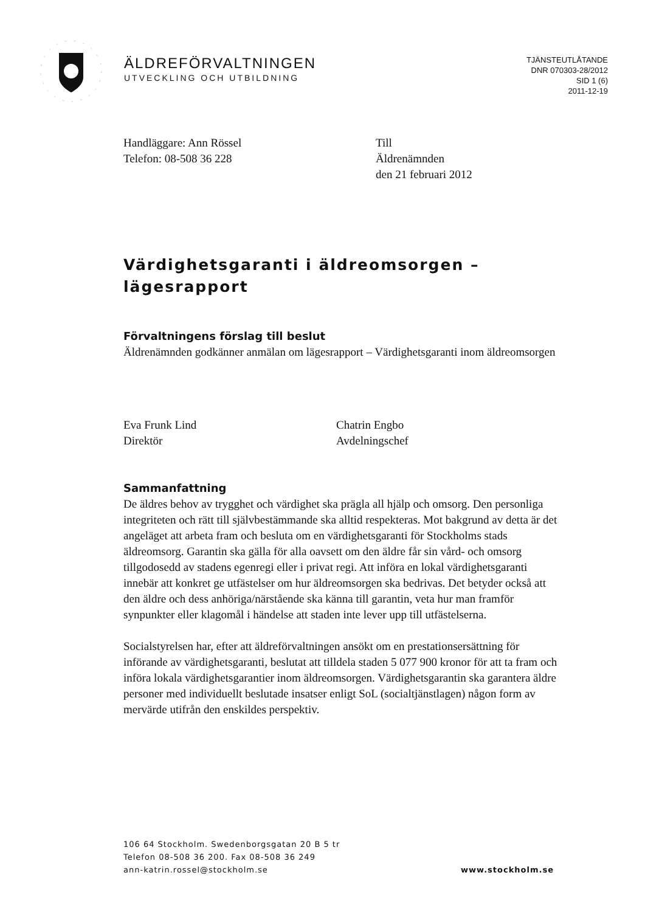ÄLDREFÖRVALTNINGEN
UTVECKLING OCH UTBILDNING
TJÄNSTEUTLÅTANDE
DNR 070303-28/2012
SID 1 (6)
2011-12-19
Handläggare: Ann Rössel
Telefon: 08-508 36 228
Till
Äldrenämnden
den 21 februari 2012
Värdighetsgaranti i äldreomsorgen – lägesrapport
Förvaltningens förslag till beslut
Äldrenämnden godkänner anmälan om lägesrapport – Värdighetsgaranti inom äldreomsorgen
Eva Frunk Lind
Direktör
Chatrin Engbo
Avdelningschef
Sammanfattning
De äldres behov av trygghet och värdighet ska prägla all hjälp och omsorg. Den personliga integriteten och rätt till självbestämmande ska alltid respekteras. Mot bakgrund av detta är det angeläget att arbeta fram och besluta om en värdighetsgaranti för Stockholms stads äldreomsorg. Garantin ska gälla för alla oavsett om den äldre får sin vård- och omsorg tillgodosedd av stadens egenregi eller i privat regi. Att införa en lokal värdighetsgaranti innebär att konkret ge utfästelser om hur äldreomsorgen ska bedrivas. Det betyder också att den äldre och dess anhöriga/närstående ska känna till garantin, veta hur man framför synpunkter eller klagomål i händelse att staden inte lever upp till utfästelserna.
Socialstyrelsen har, efter att äldreförvaltningen ansökt om en prestationsersättning för införande av värdighetsgaranti, beslutat att tilldela staden 5 077 900 kronor för att ta fram och införa lokala värdighetsgarantier inom äldreomsorgen. Värdighetsgarantin ska garantera äldre personer med individuellt beslutade insatser enligt SoL (socialtjänstlagen) någon form av mervärde utifrån den enskildes perspektiv.
106 64 Stockholm. Swedenborgsgatan 20 B 5 tr
Telefon 08-508 36 200. Fax 08-508 36 249
ann-katrin.rossel@stockholm.se www.stockholm.se